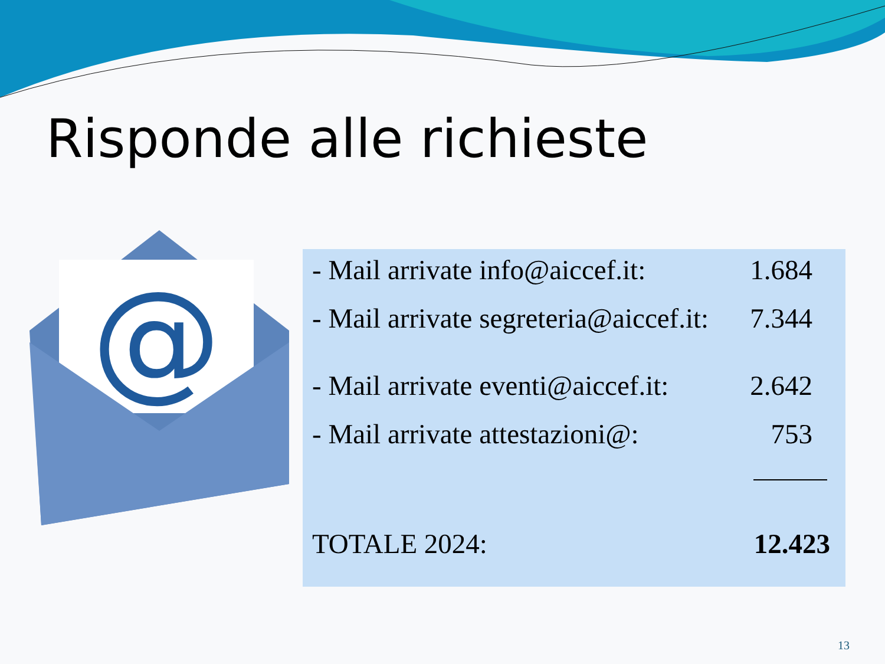Risponde alle richieste
@
- Mail arrivate info@aiccef.it: 1.684
- Mail arrivate segreteria@aiccef.it: 7.344
- Mail arrivate eventi@aiccef.it: 2.642
- Mail arrivate attestazioni@: 753
TOTALE 2024: 12.423
13